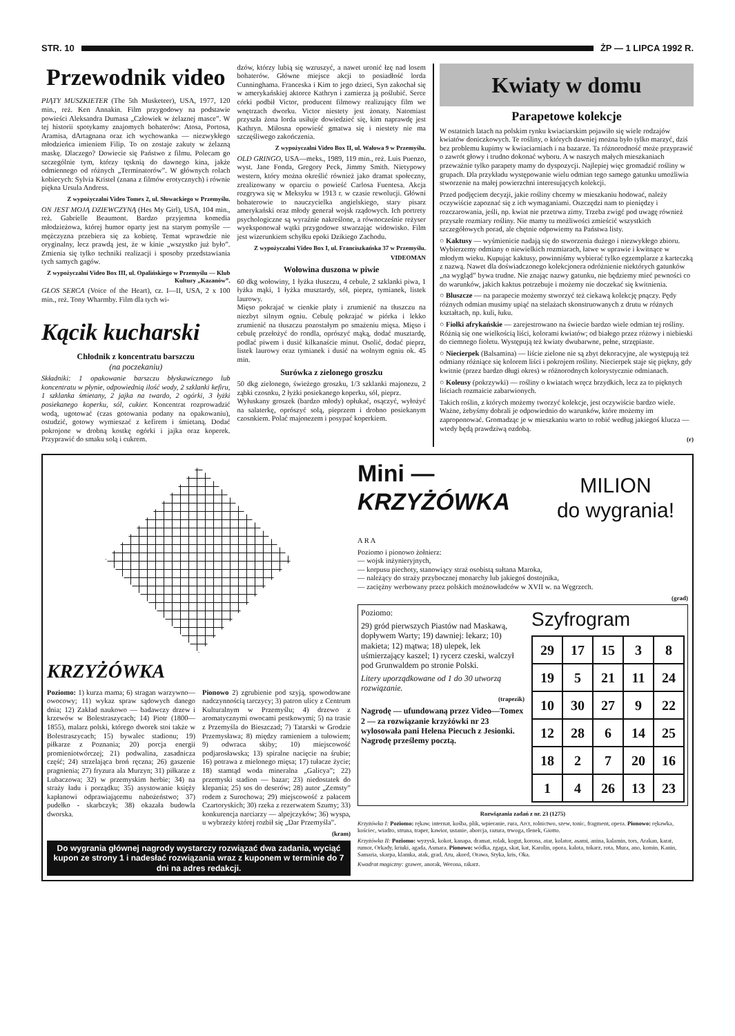STR. 10 ŻP — 1 LIPCA 1992 R.
Przewodnik video
PIĄTY MUSZKIETER (The 5th Musketeer), USA, 1977, 120 min., reż. Ken Annakin. Film przygodowy na podstawie powieści Aleksandra Dumasa „Człowiek w żelaznej masce”. W tej historii spotykamy znajomych bohaterów: Atosa, Portosa, Aramisa, dArtagnana oraz ich wychowanka — niezwykłego młodzieńca imieniem Filip. To on zostaje zakuty w żelazną maskę. Dlaczego? Dowiecie się Państwo z filmu. Polecam go szczególnie tym, którzy tęsknią do dawnego kina, jakże odmiennego od różnych „Terminatorów”. W głównych rolach kobiecych: Sylvia Kristel (znana z filmów erotycznych) i równie piękna Ursula Andress.
Z wypożyczalni Video Tomex 2, ul. Słowackiego w Przemyślu.
ON JEST MOJĄ DZIEWCZYNĄ (Hes My Girl), USA, 104 min., reż. Gabrielle Beaumont. Bardzo przyjemna komedia młodzieżowa, której humor oparty jest na starym pomyśle — mężczyzna przebiera się za kobietę. Temat wprawdzie nie oryginalny, lecz prawdą jest, że w kinie „wszystko już było”. Zmienia się tylko techniki realizacji i sposoby przedstawiania tych samych gagów.
Z wypożyczalni Video Box III, ul. Opalińskiego w Przemyślu — Klub Kultury „Kazanów”.
GŁOS SERCA (Voice of the Heart), cz. I—II, USA, 2 x 100 min., reż. Tony Wharmby. Film dla tych wi-
Kącik kucharski
Chłodnik z koncentratu barszczu
(na poczekaniu)
Składniki: 1 opakowanie barszczu błyskawicznego lub koncentratu w płynie, odpowiednią ilość wody, 2 szklanki kefiru, 1 szklanka śmietany, 2 jajka na twardo, 2 ogórki, 3 łyżki posiekanego koperku, sól, cukier. Koncentrat rozprowadzić wodą, ugotować (czas gotowania podany na opakowaniu), ostudzić, gotowy wymieszać z kefirem i śmietaną. Dodać pokrojone w drobną kostkę ogórki i jajka oraz koperek. Przyprawić do smaku solą i cukrem.
dzów, którzy lubią się wzruszyć, a nawet uronić łzę nad losem bohaterów. Główne miejsce akcji to posiadłość lorda Cunninghama. Franceska i Kim to jego dzieci, Syn zakochał się w amerykańskiej aktorce Kathryn i zamierza ją poślubić. Serce córki podbił Victor, producent filmowy realizujący film we wnętrzach dworku. Victor niestety jest żonaty. Natomiast przyszła żona lorda usiłuje dowiedzieć się, kim naprawdę jest Kathryn. Miłosna opowieść gmatwa się i niestety nie ma szczęśliwego zakończenia.
Z wypożyczalni Video Box II, ul. Wałowa 9 w Przemyślu.
OLD GRINGO, USA—meks., 1989, 119 min., reż. Luis Puenzo, wyst. Jane Fonda, Gregory Peck, Jimmy Smith. Nietypowy western, który można określić również jako dramat społeczny, zrealizowany w oparciu o powieść Carlosa Fuentesa. Akcja rozgrywa się w Meksyku w 1913 r. w czasie rewolucji. Główni bohaterowie to nauczycielka angielskiego, stary pisarz amerykański oraz młody generał wojsk rządowych. Ich portrety psychologiczne są wyraźnie nakreślone, a równocześnie reżyser wyeksponował wątki przygodowe stwarzając widowisko. Film jest wizerunkiem schyłku epoki Dzikiego Zachodu.
Z wypożyczalni Video Box I, ul. Franciszkańska 37 w Przemyślu.
VIDEOMAN
Wołowina duszona w piwie
60 dkg wołowiny, 1 łyżka tłuszczu, 4 cebule, 2 szklanki piwa, 1 łyżka mąki, 1 łyżka musztardy, sól, pieprz, tymianek, listek laurowy.
Mięso pokrajać w cienkie płaty i zrumienić na tłuszczu na niezbyt silnym ogniu. Cebulę pokrajać w piórka i lekko zrumienić na tłuszczu pozostałym po smażeniu mięsa. Mięso i cebulę przełożyć do rondla, oprószyć mąką, dodać musztardę, podlać piwem i dusić kilkanaście minut. Osolić, dodać pieprz, listek laurowy oraz tymianek i dusić na wolnym ogniu ok. 45 min.
Surówka z zielonego groszku
50 dkg zielonego, świeżego groszku, 1/3 szklanki majonezu, 2 ząbki czosnku, 2 łyżki posiekanego koperku, sól, pieprz.
Wyłuskany groszek (bardzo młody) opłukać, osączyć, wyłożyć na salaterkę, oprószyć solą, pieprzem i drobno posiekanym czosnkiem. Polać majonezem i posypać koperkiem.
Kwiaty w domu
Parapetowe kolekcje
W ostatnich latach na polskim rynku kwiaciarskim pojawiło się wiele rodzajów kwiatów doniczkowych. Te rośliny, o których dawniej można było tylko marzyć, dziś bez problemu kupimy w kwiaciarniach i na bazarze. Ta różnorodność może przyprawić o zawrót głowy i trudno dokonać wyboru. A w naszych małych mieszkaniach przeważnie tylko parapety mamy do dyspozycji. Najlepiej więc gromadzić rośliny w grupach. Dla przykładu występowanie wielu odmian tego samego gatunku umożliwia stworzenie na małej powierzchni interesujących kolekcji.
Przed podjęciem decyzji, jakie rośliny chcemy w mieszkaniu hodować, należy oczywiście zapoznać się z ich wymaganiami. Oszczędzi nam to pieniędzy i rozczarowania, jeśli, np. kwiat nie przetrwa zimy. Trzeba zwigć pod uwagę również przyszłe rozmiary rośliny. Nie mamy tu możliwości zmieścić wszystkich szczegółowych porad, ale chętnie odpowiemy na Państwa listy.
○ Kaktusy — wyśmienicie nadają się do stworzenia dużego i niezwykłego zbioru. Wybierzemy odmiany o niewielkich rozmiarach, łatwe w uprawie i kwitnące w młodym wieku. Kupując kaktusy, powinniśmy wybierać tylko egzemplarze z karteczką z nazwą. Nawet dla doświadczonego kolekcjonera odróżnienie niektórych gatunków „na wygląd” bywa trudne. Nie znając nazwy gatunku, nie będziemy mieć pewności co do warunków, jakich kaktus potrzebuje i możemy nie doczekać się kwitnienia.
○ Bluszcze — na parapecie możemy stworzyć też ciekawą kolekcję pnączy. Pędy różnych odmian musimy upiąć na stelażach skonstruowanych z drutu w różnych kształtach, np. kuli, łuku.
○ Fiołki afrykańskie — zarejestrowano na świecie bardzo wiele odmian tej rośliny. Różnią się one wielkością liści, kolorami kwiatów; od białego przez różowy i niebieski do ciemnego fioletu. Występują też kwiaty dwubarwne, pełne, strzępiaste.
○ Niecierpek (Balsamina) — liście zielone nie są zbyt dekoracyjne, ale występują też odmiany różniące się kolorem liści i pokrojem rośliny. Niecierpek staje się piękny, gdy kwitnie (przez bardzo długi okres) w różnorodnych kolorystycznie odmianach.
○ Koleusy (pokrzywki) — rośliny o kwiatach wręcz brzydkich, lecz za to pięknych liściach rozmaicie zabarwionych.
Takich roślin, z których możemy tworzyć kolekcje, jest oczywiście bardzo wiele. Ważne, żebyśmy dobrali je odpowiednio do warunków, które możemy im zaproponować. Gromadząc je w mieszkaniu warto to robić według jakiegoś klucza — wtedy będą prawdziwą ozdobą.
(r)
KRZYŻÓWKA
Poziomo: 1) kurza mama; 6) stragan warzywno—owocowy; 11) wykaz spraw sądowych danego dnia; 12) Zakład naukowo — badawczy drzew i krzewów w Bolestraszycach; 14) Piotr (1800—1855), malarz polski, którego dworek stoi także w Bolestraszycach; 15) bywalec stadionu; 19) piłkarze z Poznania; 20) porcja energii promieniotwórczej; 21) podwalina, zasadnicza część; 24) strzelająca broń ręczna; 26) gaszenie pragnienia; 27) fryzura ala Murzyn; 31) piłkarze z Lubaczowa; 32) w przemyskim herbie; 34) na straży ładu i porządku; 35) asystowanie księży kapłanowi odprawiającemu nabożeństwo; 37) pudełko - skarbczyk; 38) okazała budowla dworska.
Pionowo 2) zgrubienie pod szyją, spowodowane nadczynnością tarczycy; 3) patron ulicy z Centrum Kulturalnym w Przemyślu; 4) drzewo z aromatycznymi owocami pestkowymi; 5) na trasie z Przemyśla do Bieszczad; 7) Tatarski w Grodzie Przemysława; 8) między ramieniem a tułowiem; 9) odwraca skiby; 10) miejscowość podjarosławska; 13) spiralne nacięcie na śrubie; 16) potrawa z mielonego mięsa; 17) tułacze życie; 18) stamtąd woda mineralna „Galicya”; 22) przemyski stadion — bazar; 23) niedostatek do klepania; 25) sos do deserów; 28) autor „Zemsty” rodem z Surochowa; 29) miejscowość z pałacem Czartoryskich; 30) rzeka z rezerwatem Szumy; 33) konkurencja narciarzy — alpejczyków; 36) wyspa, u wybrzeży której rozbił się „Dar Przemyśla”.
(kram)
Do wygrania głównej nagrody wystarczy rozwiązać dwa zadania, wyciąć kupon ze strony 1 i nadesłać rozwiązania wraz z kuponem w terminie do 7 dni na adres redakcji.
Mini —
KRZYŻÓWKA
MILION
do wygrania!
A R A
Poziomo i pionowo żołnierz:
— wojsk inżynieryjnych,
— korpusu piechoty, stanowiący straż osobistą sułtana Maroka,
— należący do straży przybocznej monarchy lub jakiegoś dostojnika,
— zaciężny werbowany przez polskich możnowładców w XVII w. na Węgrzech.
(grad)
Poziomo:
29) gród pierwszych Piastów nad Maskawą, dopływem Warty; 19) dawniej: lekarz; 10) makieta; 12) mątwa; 18) ulepek, lek uśmierzający kaszel; 1) rycerz czeski, walczył pod Grunwaldem po stronie Polski.
Litery uporządkowane od 1 do 30 utworzą rozwiązanie.
(trapezik)
Nagrodę — ufundowaną przez Video—Tomex 2 — za rozwiązanie krzyżówki nr 23 wylosowała pani Helena Piecuch z Jesionki. Nagrodę prześlemy pocztą.
Szyfrogram
| 29 | 17 | 15 | 3 | 8 |
| 19 | 5 | 21 | 11 | 24 |
| 10 | 30 | 27 | 9 | 22 |
| 12 | 28 | 6 | 14 | 25 |
| 18 | 2 | 7 | 20 | 16 |
| 1 | 4 | 26 | 13 | 23 |
Rozwiązania zadań z nr. 23 (1275)
Krzyżówka I: Poziomo: rękaw, internat, kośba, plik, wpieranie, rura, Arct, rolnictwo, szew, tonic, fragment, opera. Pionowo: rękawka, kościec, wiadro, struna, traper, kawior, ustanie, aborcja, razura, trwoga, tlenek, Giotto.
Krzyżówka II: Poziomo: wyzysk, kokot, kanapa, dramat, rolak, kogut, korona, atar, kolator, asami, anina, kalamin, tors, Arakan, karat, rumor, Orkady, kriuki, agada, Asmara. Pionowo: wódka, zgaga, skat, kat, Karolin, opora, kalota, tokarz, rota, Mura, ano, komin, Kanin, Samaria, skarpa, klamka, atak, grad, Aru, akord, Orawa, Styka, kris, Oka.
Kwadrat magiczny: grawer, anorak, Werona, rakarz.